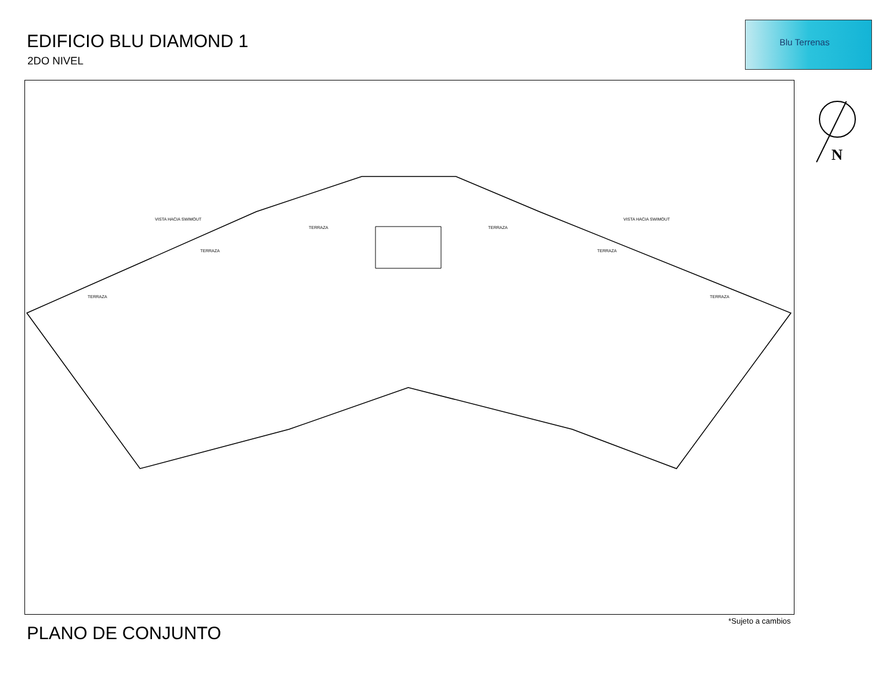EDIFICIO BLU DIAMOND 1
2DO NIVEL
Blu Terrenas
N
TERRAZA
TERRAZA
TERRAZA TERRAZA
TERRAZA
TERRAZA
VISTA HACIA SWIMOUT VISTA HACIA SWIMOUT
*Sujeto a cambios
PLANO DE CONJUNTO